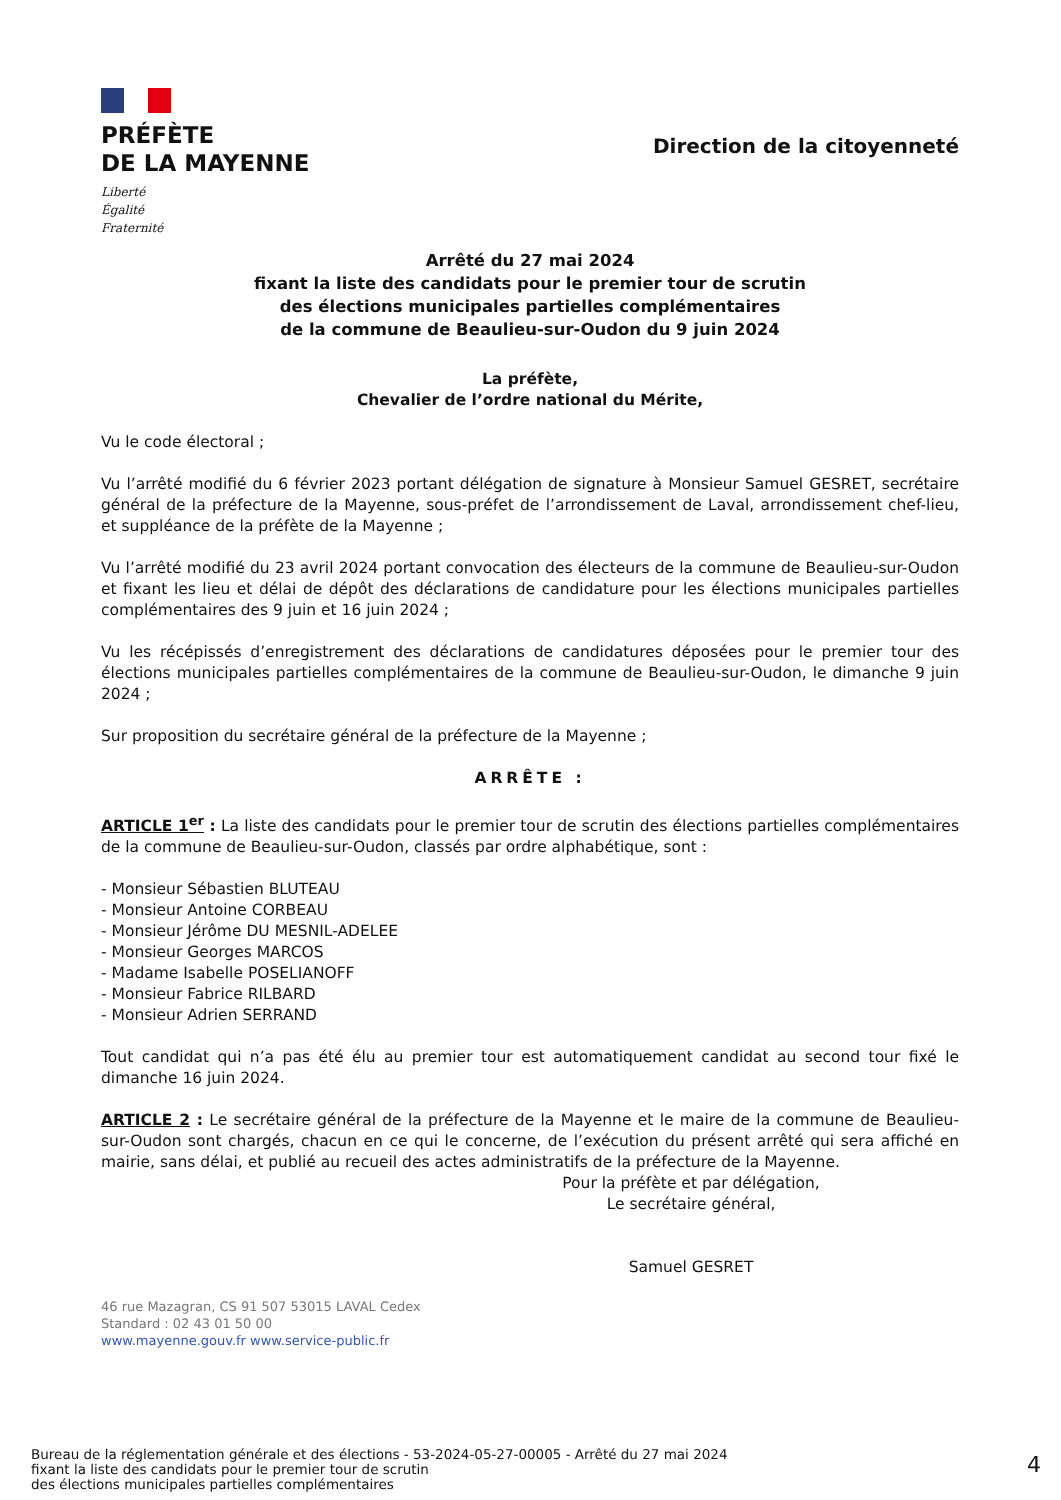PRÉFÈTE
DE LA MAYENNE
Liberté
Égalité
Fraternité
Direction de la citoyenneté
Arrêté du 27 mai 2024
fixant la liste des candidats pour le premier tour de scrutin
des élections municipales partielles complémentaires
de la commune de Beaulieu-sur-Oudon du 9 juin 2024
La préfète,
Chevalier de l’ordre national du Mérite,
Vu le code électoral ;
Vu l’arrêté modifié du 6 février 2023 portant délégation de signature à Monsieur Samuel GESRET, secrétaire général de la préfecture de la Mayenne, sous-préfet de l’arrondissement de Laval, arrondissement chef-lieu, et suppléance de la préfète de la Mayenne ;
Vu l’arrêté modifié du 23 avril 2024 portant convocation des électeurs de la commune de Beaulieu-sur-Oudon et fixant les lieu et délai de dépôt des déclarations de candidature pour les élections municipales partielles complémentaires des 9 juin et 16 juin 2024 ;
Vu les récépissés d’enregistrement des déclarations de candidatures déposées pour le premier tour des élections municipales partielles complémentaires de la commune de Beaulieu-sur-Oudon, le dimanche 9 juin 2024 ;
Sur proposition du secrétaire général de la préfecture de la Mayenne ;
ARRÊTE :
ARTICLE 1<sup>er</sup> : La liste des candidats pour le premier tour de scrutin des élections partielles complémentaires de la commune de Beaulieu-sur-Oudon, classés par ordre alphabétique, sont :
- Monsieur Sébastien BLUTEAU
- Monsieur Antoine CORBEAU
- Monsieur Jérôme DU MESNIL-ADELEE
- Monsieur Georges MARCOS
- Madame Isabelle POSELIANOFF
- Monsieur Fabrice RILBARD
- Monsieur Adrien SERRAND
Tout candidat qui n’a pas été élu au premier tour est automatiquement candidat au second tour fixé le dimanche 16 juin 2024.
ARTICLE 2 : Le secrétaire général de la préfecture de la Mayenne et le maire de la commune de Beaulieu-sur-Oudon sont chargés, chacun en ce qui le concerne, de l’exécution du présent arrêté qui sera affiché en mairie, sans délai, et publié au recueil des actes administratifs de la préfecture de la Mayenne.
Pour la préfète et par délégation,
Le secrétaire général,
Samuel GESRET
46 rue Mazagran, CS 91 507 53015 LAVAL Cedex
Standard : 02 43 01 50 00
www.mayenne.gouv.fr www.service-public.fr
Bureau de la réglementation générale et des élections - 53-2024-05-27-00005 - Arrêté du 27 mai 2024
fixant la liste des candidats pour le premier tour de scrutin
des élections municipales partielles complémentaires
4